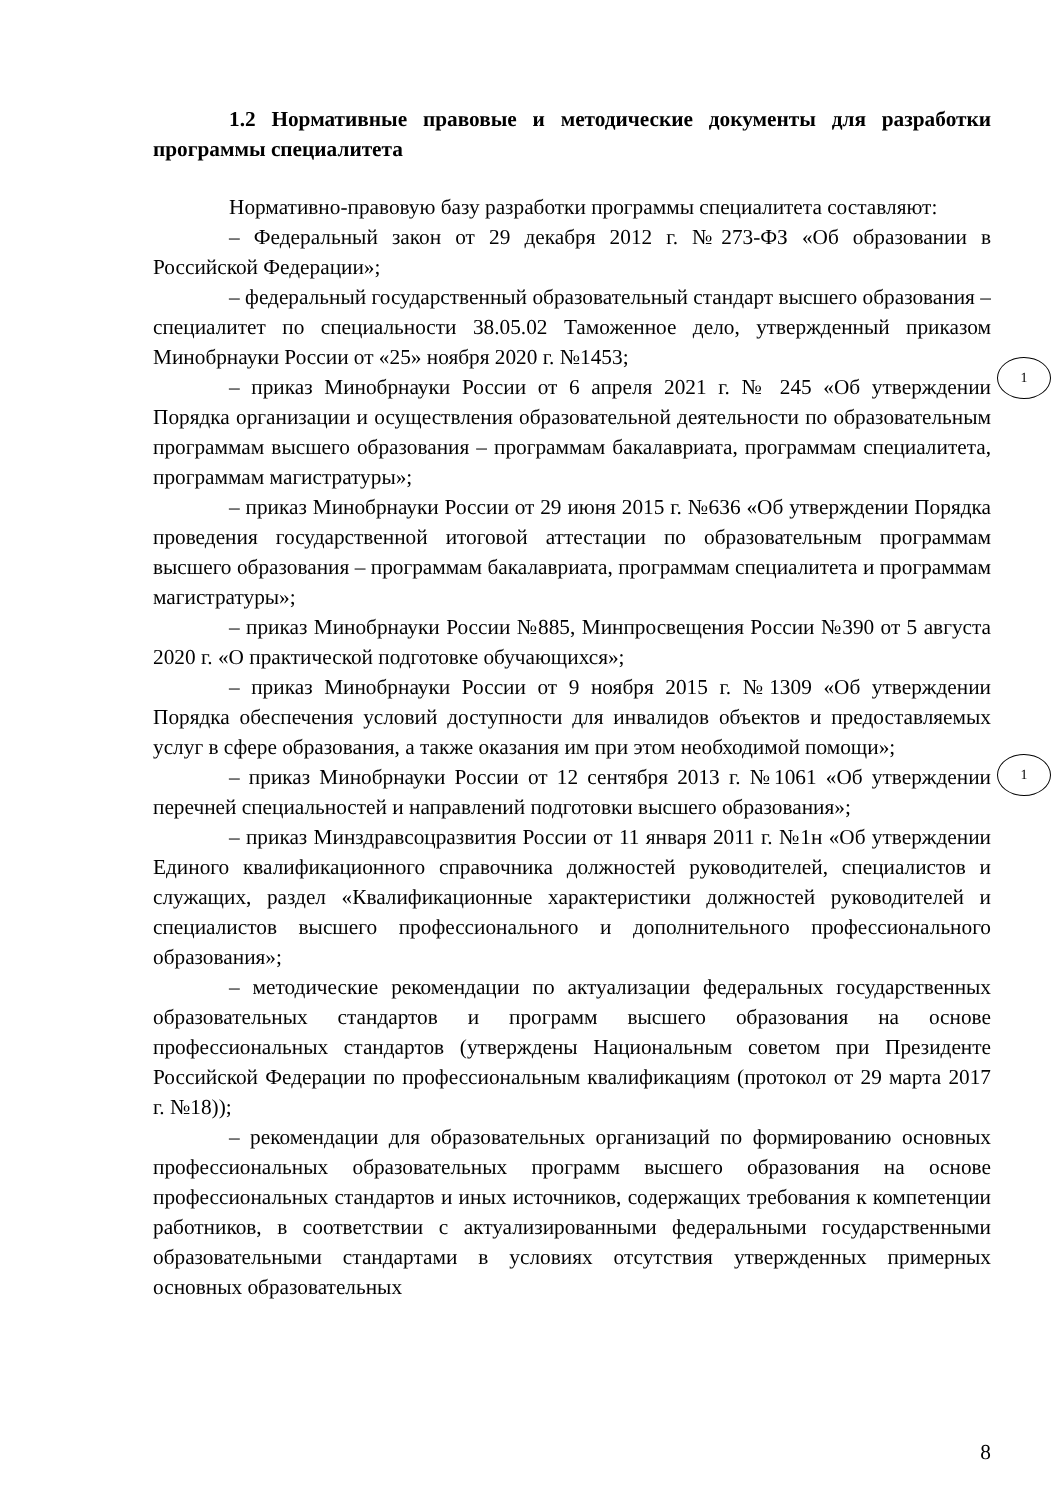1.2 Нормативные правовые и методические документы для разработки программы специалитета
Нормативно-правовую базу разработки программы специалитета составляют:
– Федеральный закон от 29 декабря 2012 г. №273-ФЗ «Об образовании в Российской Федерации»;
– федеральный государственный образовательный стандарт высшего образования – специалитет по специальности 38.05.02 Таможенное дело, утвержденный приказом Минобрнауки России от «25» ноября 2020 г. №1453;
– приказ Минобрнауки России от 6 апреля 2021 г. № 245 «Об утверждении Порядка организации и осуществления образовательной деятельности по образовательным программам высшего образования – программам бакалавриата, программам специалитета, программам магистратуры»;
– приказ Минобрнауки России от 29 июня 2015 г. №636 «Об утверждении Порядка проведения государственной итоговой аттестации по образовательным программам высшего образования – программам бакалавриата, программам специалитета и программам магистратуры»;
– приказ Минобрнауки России №885, Минпросвещения России №390 от 5 августа 2020 г. «О практической подготовке обучающихся»;
– приказ Минобрнауки России от 9 ноября 2015 г. №1309 «Об утверждении Порядка обеспечения условий доступности для инвалидов объектов и предоставляемых услуг в сфере образования, а также оказания им при этом необходимой помощи»;
– приказ Минобрнауки России от 12 сентября 2013 г. №1061 «Об утверждении перечней специальностей и направлений подготовки высшего образования»;
– приказ Минздравсоцразвития России от 11 января 2011 г. №1н «Об утверждении Единого квалификационного справочника должностей руководителей, специалистов и служащих, раздел «Квалификационные характеристики должностей руководителей и специалистов высшего профессионального и дополнительного профессионального образования»;
– методические рекомендации по актуализации федеральных государственных образовательных стандартов и программ высшего образования на основе профессиональных стандартов (утверждены Национальным советом при Президенте Российской Федерации по профессиональным квалификациям (протокол от 29 марта 2017 г. №18));
– рекомендации для образовательных организаций по формированию основных профессиональных образовательных программ высшего образования на основе профессиональных стандартов и иных источников, содержащих требования к компетенции работников, в соответствии с актуализированными федеральными государственными образовательными стандартами в условиях отсутствия утвержденных примерных основных образовательных
1
1
8